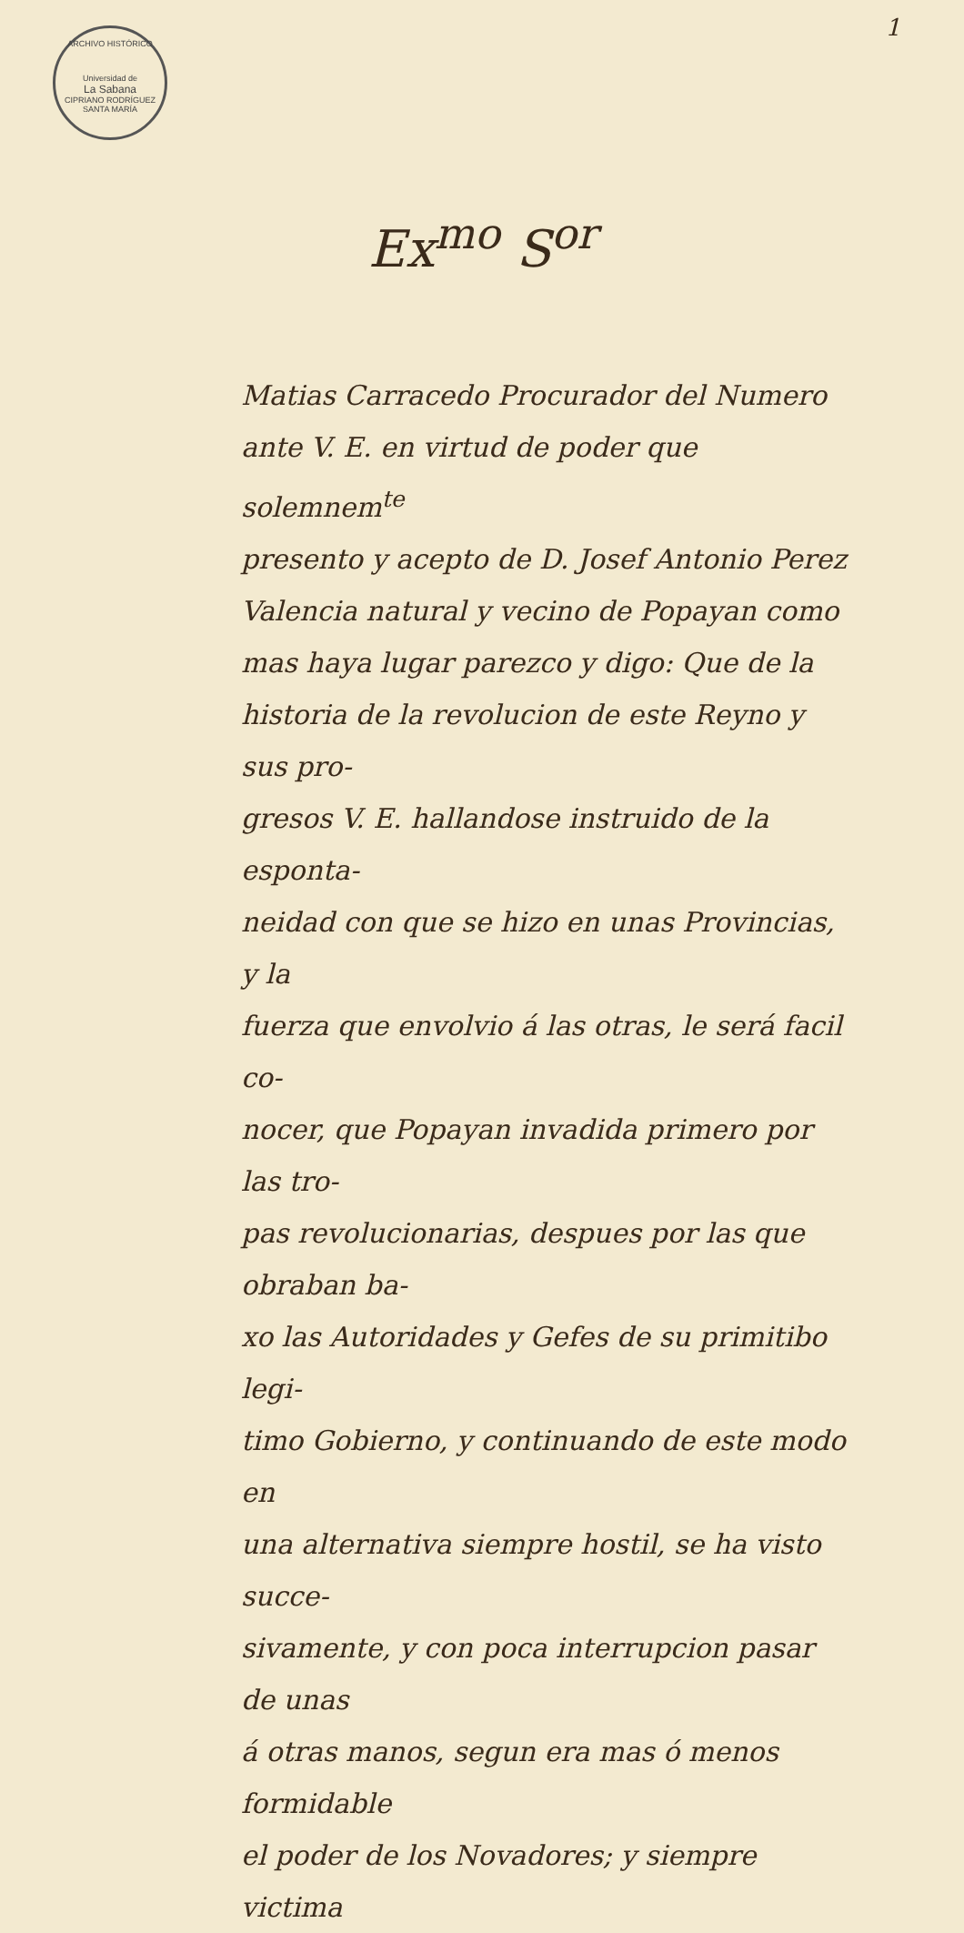ARCHIVO HISTÓRICO
Universidad de
La Sabana
CIPRIANO RODRÍGUEZ SANTA MARÍA
1
Ex<sup>mo</sup> S<sup>or</sup>
Matias Carracedo Procurador del Numero
ante V. E. en virtud de poder que solemnem<sup>te</sup>
presento y acepto de D. Josef Antonio Perez
Valencia natural y vecino de Popayan como
mas haya lugar parezco y digo: Que de la
historia de la revolucion de este Reyno y sus pro-
gresos V. E. hallandose instruido de la esponta-
neidad con que se hizo en unas Provincias, y la
fuerza que envolvio á las otras, le será facil co-
nocer, que Popayan invadida primero por las tro-
pas revolucionarias, despues por las que obraban ba-
xo las Autoridades y Gefes de su primitibo legi-
timo Gobierno, y continuando de este modo en
una alternativa siempre hostil, se ha visto succe-
sivamente, y con poca interrupcion pasar de unas
á otras manos, segun era mas ó menos formidable
el poder de los Novadores; y siempre victima